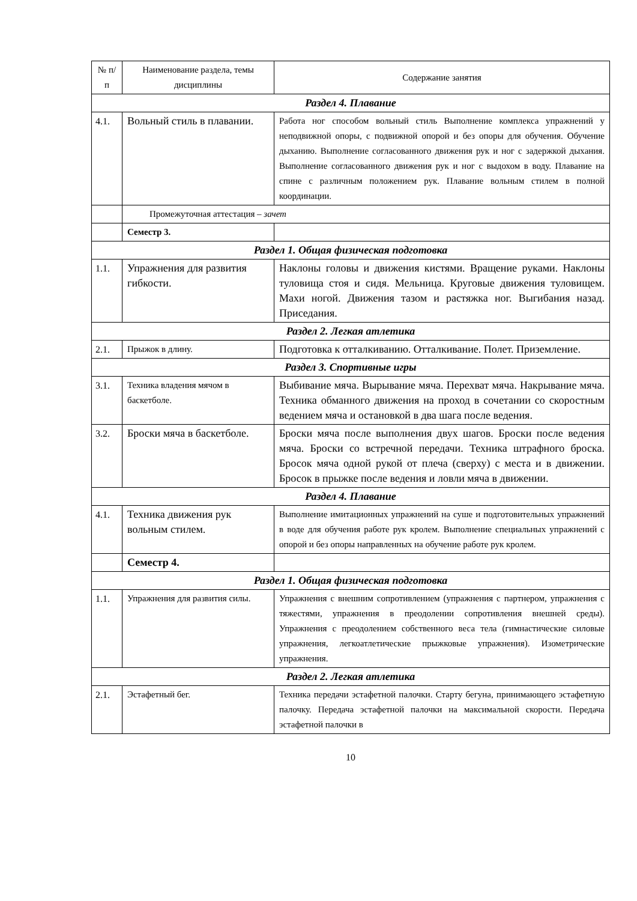| № п/п | Наименование раздела, темы дисциплины | Содержание занятия |
| --- | --- | --- |
| Раздел 4. Плавание | | |
| 4.1. | Вольный стиль в плавании. | Работа ног способом вольный стиль Выполнение комплекса упражнений у неподвижной опоры, с подвижной опорой и без опоры для обучения. Обучение дыханию. Выполнение согласованного движения рук и ног с задержкой дыхания. Выполнение согласованного движения рук и ног с выдохом в воду. Плавание на спине с различным положением рук. Плавание вольным стилем в полной координации. |
| | Промежуточная аттестация – зачет | |
| | Семестр 3. | |
| Раздел 1. Общая физическая подготовка | | |
| 1.1. | Упражнения для развития гибкости. | Наклоны головы и движения кистями. Вращение руками. Наклоны туловища стоя и сидя. Мельница. Круговые движения туловищем. Махи ногой. Движения тазом и растяжка ног. Выгибания назад. Приседания. |
| Раздел 2. Легкая атлетика | | |
| 2.1. | Прыжок в длину. | Подготовка к отталкиванию. Отталкивание. Полет. Приземление. |
| Раздел 3. Спортивные игры | | |
| 3.1. | Техника владения мячом в баскетболе. | Выбивание мяча. Вырывание мяча. Перехват мяча. Накрывание мяча. Техника обманного движения на проход в сочетании со скоростным ведением мяча и остановкой в два шага после ведения. |
| 3.2. | Броски мяча в баскетболе. | Броски мяча после выполнения двух шагов. Броски после ведения мяча. Броски со встречной передачи. Техника штрафного броска. Бросок мяча одной рукой от плеча (сверху) с места и в движении. Бросок в прыжке после ведения и ловли мяча в движении. |
| Раздел 4. Плавание | | |
| 4.1. | Техника движения рук вольным стилем. | Выполнение имитационных упражнений на суше и подготовительных упражнений в воде для обучения работе рук кролем. Выполнение специальных упражнений с опорой и без опоры направленных на обучение работе рук кролем. |
| | Семестр 4. | |
| Раздел 1. Общая физическая подготовка | | |
| 1.1. | Упражнения для развития силы. | Упражнения с внешним сопротивлением (упражнения с партнером, упражнения с тяжестями, упражнения в преодолении сопротивления внешней среды). Упражнения с преодолением собственного веса тела (гимнастические силовые упражнения, легкоатлетические прыжковые упражнения). Изометрические упражнения. |
| Раздел 2. Легкая атлетика | | |
| 2.1. | Эстафетный бег. | Техника передачи эстафетной палочки. Старту бегуна, принимающего эстафетную палочку. Передача эстафетной палочки на максимальной скорости. Передача эстафетной палочки в |
10